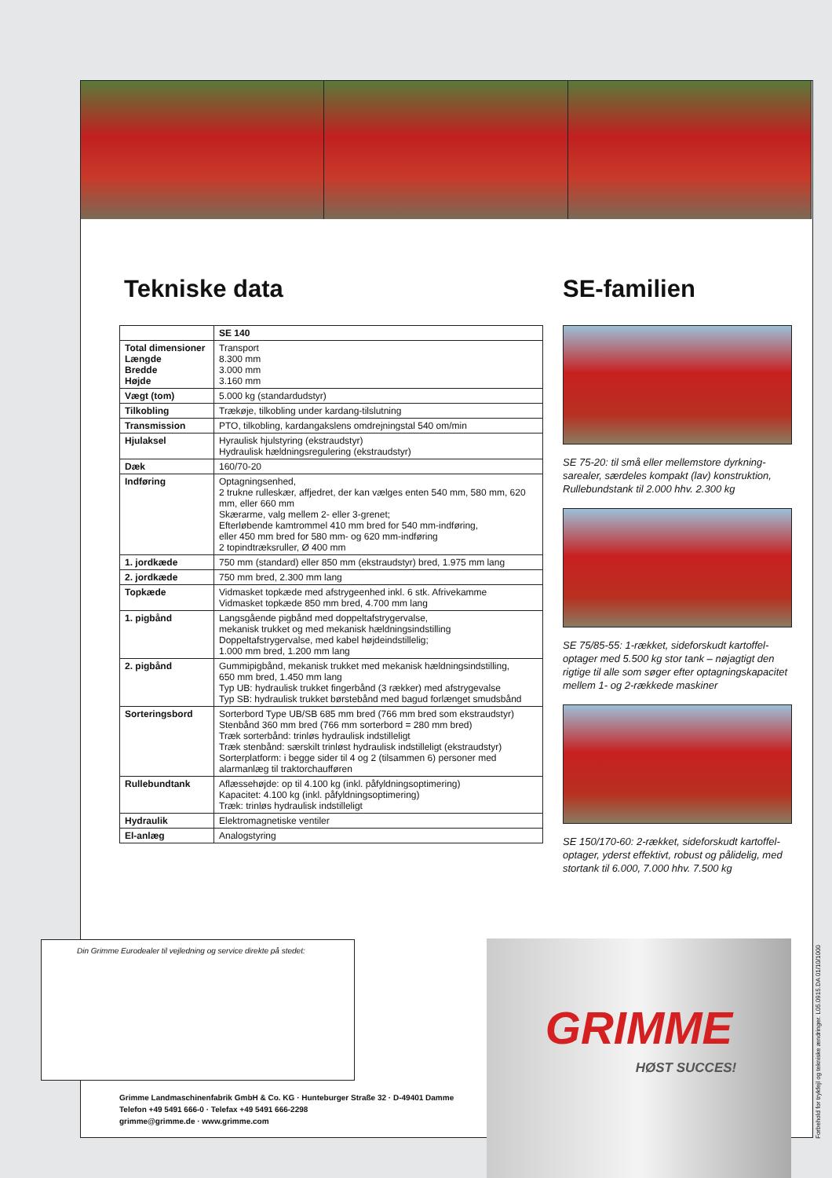Tekniske data
| | SE 140 |
| --- | --- |
| Total dimensioner Længde Bredde Højde | Transport 8.300 mm 3.000 mm 3.160 mm |
| Vægt (tom) | 5.000 kg (standardudstyr) |
| Tilkobling | Trækøje, tilkobling under kardang-tilslutning |
| Transmission | PTO, tilkobling, kardangakslens omdrejningstal 540 om/min |
| Hjulaksel | Hyraulisk hjulstyring (ekstraudstyr) Hydraulisk hældningsregulering (ekstraudstyr) |
| Dæk | 160/70-20 |
| Indføring | Optagningsenhed, 2 trukne rulleskær, affjedret, der kan vælges enten 540 mm, 580 mm, 620 mm, eller 660 mm Skærarme, valg mellem 2- eller 3-grenet; Efterløbende kamtrommel 410 mm bred for 540 mm-indføring, eller 450 mm bred for 580 mm- og 620 mm-indføring 2 topindtræksruller, Ø 400 mm |
| 1. jordkæde | 750 mm (standard) eller 850 mm (ekstraudstyr) bred, 1.975 mm lang |
| 2. jordkæde | 750 mm bred, 2.300 mm lang |
| Topkæde | Vidmasket topkæde med afstrygeenhed inkl. 6 stk. Afrivekamme Vidmasket topkæde 850 mm bred, 4.700 mm lang |
| 1. pigbånd | Langsgående pigbånd med doppeltafstrygervalse, mekanisk trukket og med mekanisk hældningsindstilling Doppeltafstrygervalse, med kabel højdeindstillelig; 1.000 mm bred, 1.200 mm lang |
| 2. pigbånd | Gummipigbånd, mekanisk trukket med mekanisk hældningsindstilling, 650 mm bred, 1.450 mm lang Typ UB: hydraulisk trukket fingerbånd (3 rækker) med afstrygevalse Typ SB: hydraulisk trukket børstebånd med bagud forlænget smudsbånd |
| Sorteringsbord | Sorterbord Type UB/SB 685 mm bred (766 mm bred som ekstraudstyr) Stenbånd 360 mm bred (766 mm sorterbord = 280 mm bred) Træk sorterbånd: trinløs hydraulisk indstilleligt Træk stenbånd: særskilt trinløst hydraulisk indstilleligt (ekstraudstyr) Sorterplatform: i begge sider til 4 og 2 (tilsammen 6) personer med alarmanlæg til traktorchaufføren |
| Rullebundtank | Aflæssehøjde: op til 4.100 kg (inkl. påfyldningsoptimering) Kapacitet: 4.100 kg (inkl. påfyldningsoptimering) Træk: trinløs hydraulisk indstilleligt |
| Hydraulik | Elektromagnetiske ventiler |
| El-anlæg | Analogstyring |
SE-familien
SE 75-20: til små eller mellemstore dyrkning-sarealer, særdeles kompakt (lav) konstruktion, Rullebundstank til 2.000 hhv. 2.300 kg
SE 75/85-55: 1-rækket, sideforskudt kartoffel-optager med 5.500 kg stor tank – nøjagtigt den rigtige til alle som søger efter optagningskapacitet mellem 1- og 2-rækkede maskiner
SE 150/170-60: 2-rækket, sideforskudt kartoffel-optager, yderst effektivt, robust og pålidelig, med stortank til 6.000, 7.000 hhv. 7.500 kg
Din Grimme Eurodealer til vejledning og service direkte på stedet:
Grimme Landmaschinenfabrik GmbH & Co. KG · Hunteburger Straße 32 · D-49401 Damme
Telefon +49 5491 666-0 · Telefax +49 5491 666-2298
grimme@grimme.de · www.grimme.com
GRIMME
HØST SUCCES!
Forbehold for trykfejl og tekniske ændringer. L05.0915.DA 01/10/1000